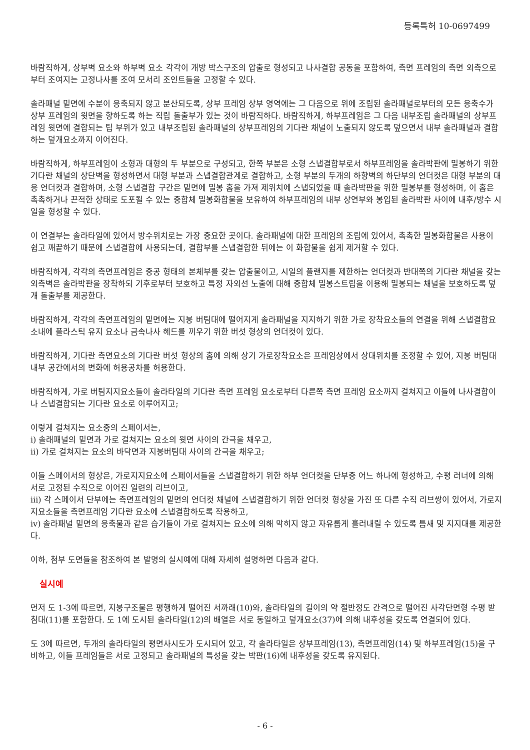등록특허 10-0697499
바람직하게, 상부벽 요소와 하부벽 요소 각각이 개방 박스구조의 압출로 형성되고 나사결합 공동을 포함하여, 측면 프레임의 측면 외측으로부터 조여지는 고정나사를 조여 모서리 조인트들을 고정할 수 있다.
솔라패널 밑면에 수분이 응축되지 않고 분산되도록, 상부 프레임 상부 영역에는 그 다음으로 위에 조립된 솔라패널로부터의 모든 응축수가 상부 프레임의 윗면을 향하도록 하는 직립 돌출부가 있는 것이 바람직하다. 바람직하게, 하부프레임은 그 다음 내부조립 솔라패널의 상부프레임 윗면에 결합되는 팁 부위가 있고 내부조립된 솔라패널의 상부프레임의 기다란 채널이 노출되지 않도록 덮으면서 내부 솔라패널과 결합하는 덮개요소까지 이어진다.
바람직하게, 하부프레임이 소형과 대형의 두 부분으로 구성되고, 한쪽 부분은 소형 스냅결합부로서 하부프레임을 솔라박판에 밀봉하기 위한 기다란 채널의 상단벽을 형성하면서 대형 부분과 스냅결합관계로 결합하고, 소형 부분의 두개의 하향벽의 하단부의 언더컷은 대형 부분의 대응 언더컷과 결합하며, 소형 스냅결합 구간은 밑면에 밀봉 홈을 가져 제위치에 스냅되었을 때 솔라박판을 위한 밀봉부를 형성하며, 이 홈은 촉촉하거나 끈적한 상태로 도포될 수 있는 중합체 밀봉화합물을 보유하여 하부프레임의 내부 상연부와 봉입된 솔라박판 사이에 내후/방수 시일을 형성할 수 있다.
이 연결부는 솔라타일에 있어서 방수위치로는 가장 중요한 곳이다. 솔라패널에 대한 프레임의 조립에 있어서, 촉촉한 밀봉화합물은 사용이 쉽고 깨끝하기 때문에 스냅결합에 사용되는데, 결합부를 스냅결합한 뒤에는 이 화합물을 쉽게 제거할 수 있다.
바람직하게, 각각의 측면프레임은 중공 형태의 본체부를 갖는 압출물이고, 시일의 플랜지를 제한하는 언더컷과 반대쪽의 기다란 채널을 갖는 외측벽은 솔라박판을 장착하되 기후로부터 보호하고 특정 자외선 노출에 대해 중합체 밀봉스트립을 이용해 밀봉되는 채널을 보호하도록 덮개 돌출부를 제공한다.
바람직하게, 각각의 측면프레임의 밑면에는 지붕 버팀대에 떨어지게 솔라패널을 지지하기 위한 가로 장착요소들의 연결을 위해 스냅결합요소내에 플라스틱 유지 요소나 금속나사 헤드를 끼우기 위한 버섯 형상의 언더컷이 있다.
바람직하게, 기다란 측면요소의 기다란 버섯 형상의 홈에 의해 상기 가로장착요소은 프레임상에서 상대위치를 조정할 수 있어, 지붕 버팀대 내부 공간에서의 변화에 허용공차를 허용한다.
바람직하게, 가로 버팀지지요소들이 솔라타일의 기다란 측면 프레임 요소로부터 다른쪽 측면 프레임 요소까지 걸쳐지고 이들에 나사결합이나 스냅결합되는 기다란 요소로 이루어지고;
이렇게 걸쳐지는 요소중의 스페이서는,
i) 솔래패널의 밑면과 가로 걸쳐지는 요소의 윗면 사이의 간극을 채우고,
ii) 가로 걸쳐지는 요소의 바닥면과 지붕버팀대 사이의 간극을 채우고;
이들 스페이서의 형상은, 가로지지요소에 스페이서들을 스냅결합하기 위한 하부 언더컷을 단부중 어느 하나에 형성하고, 수평 러너에 의해 서로 고정된 수직으로 이어진 일련의 리브이고,
iii) 각 스페이서 단부에는 측면프레임의 밑면의 언더컷 채널에 스냅결합하기 위한 언더컷 형상을 가진 또 다른 수직 리브쌍이 있어서, 가로지지요소들을 측면프레임 기다란 요소에 스냅결합하도록 작용하고,
iv) 솔라패널 밑면의 응축물과 같은 습기들이 가로 걸쳐지는 요소에 의해 막히지 않고 자유롭게 흘러내릴 수 있도록 틈새 및 지지대를 제공한다.
이하, 첨부 도면들을 참조하여 본 발명의 실시예에 대해 자세히 설명하면 다음과 같다.
실시예
먼저 도 1-3에 따르면, 지붕구조물은 평행하게 떨어진 서까래(10)와, 솔라타일의 길이의 약 절반정도 간격으로 떨어진 사각단면형 수평 받침대(11)를 포함한다. 도 1에 도시된 솔라타일(12)의 배열은 서로 동일하고 덮개요소(37)에 의해 내후성을 갖도록 연결되어 있다.
도 3에 따르면, 두개의 솔라타일의 평면사시도가 도시되어 있고, 각 솔라타일은 상부프레임(13), 측면프레임(14) 및 하부프레임(15)을 구비하고, 이들 프레임들은 서로 고정되고 솔라패널의 특성을 갖는 박판(16)에 내후성을 갖도록 유지된다.
- 6 -